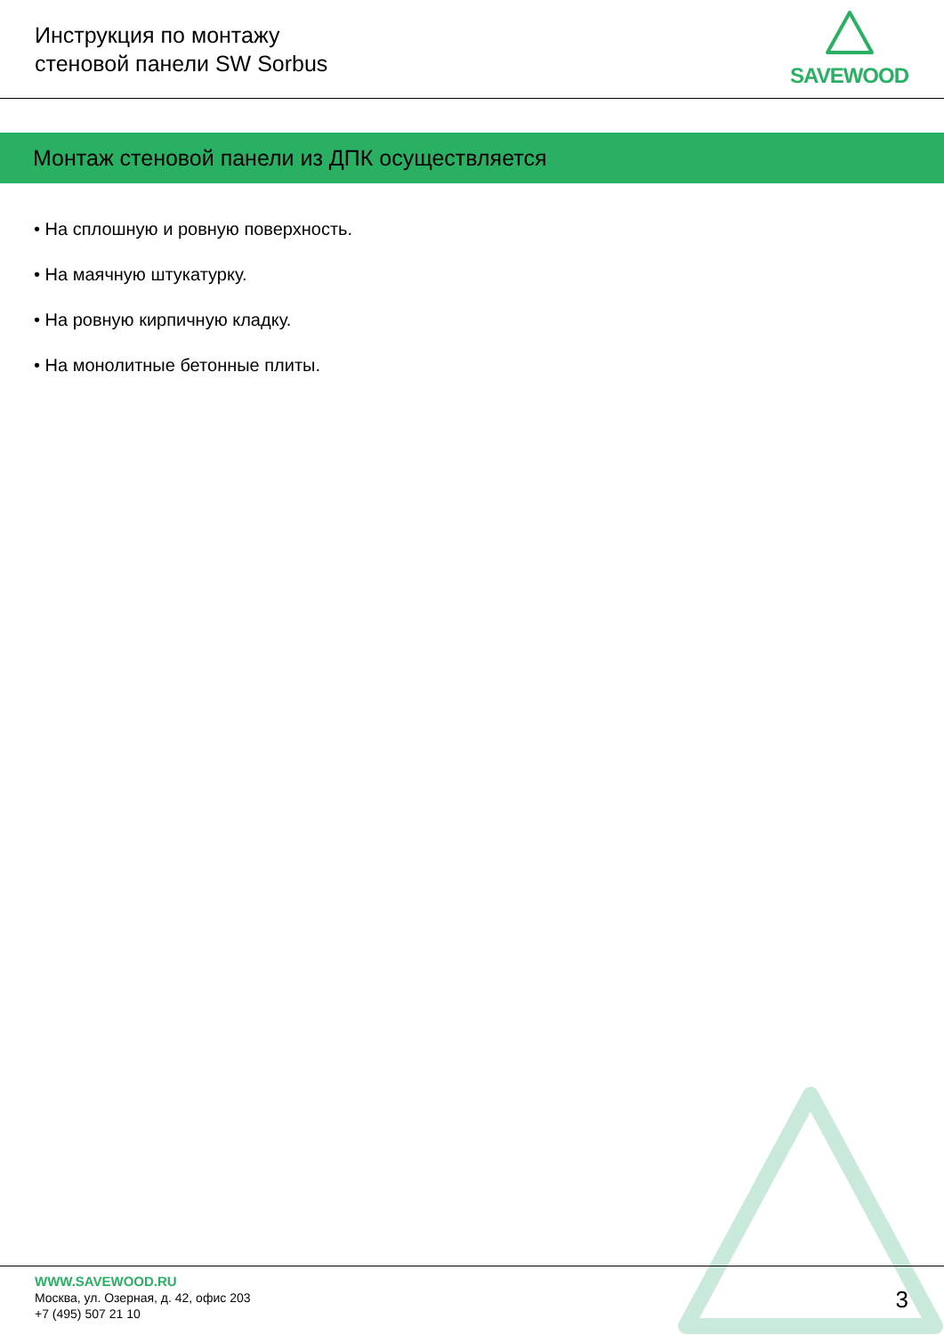Инструкция по монтажу
стеновой панели SW Sorbus
SAVEWOOD
Монтаж стеновой панели из ДПК осуществляется
• На сплошную и ровную поверхность.
• На маячную штукатурку.
• На ровную кирпичную кладку.
• На монолитные бетонные плиты.
WWW.SAVEWOOD.RU
Москва, ул. Озерная, д. 42, офис 203
+7 (495) 507 21 10
3